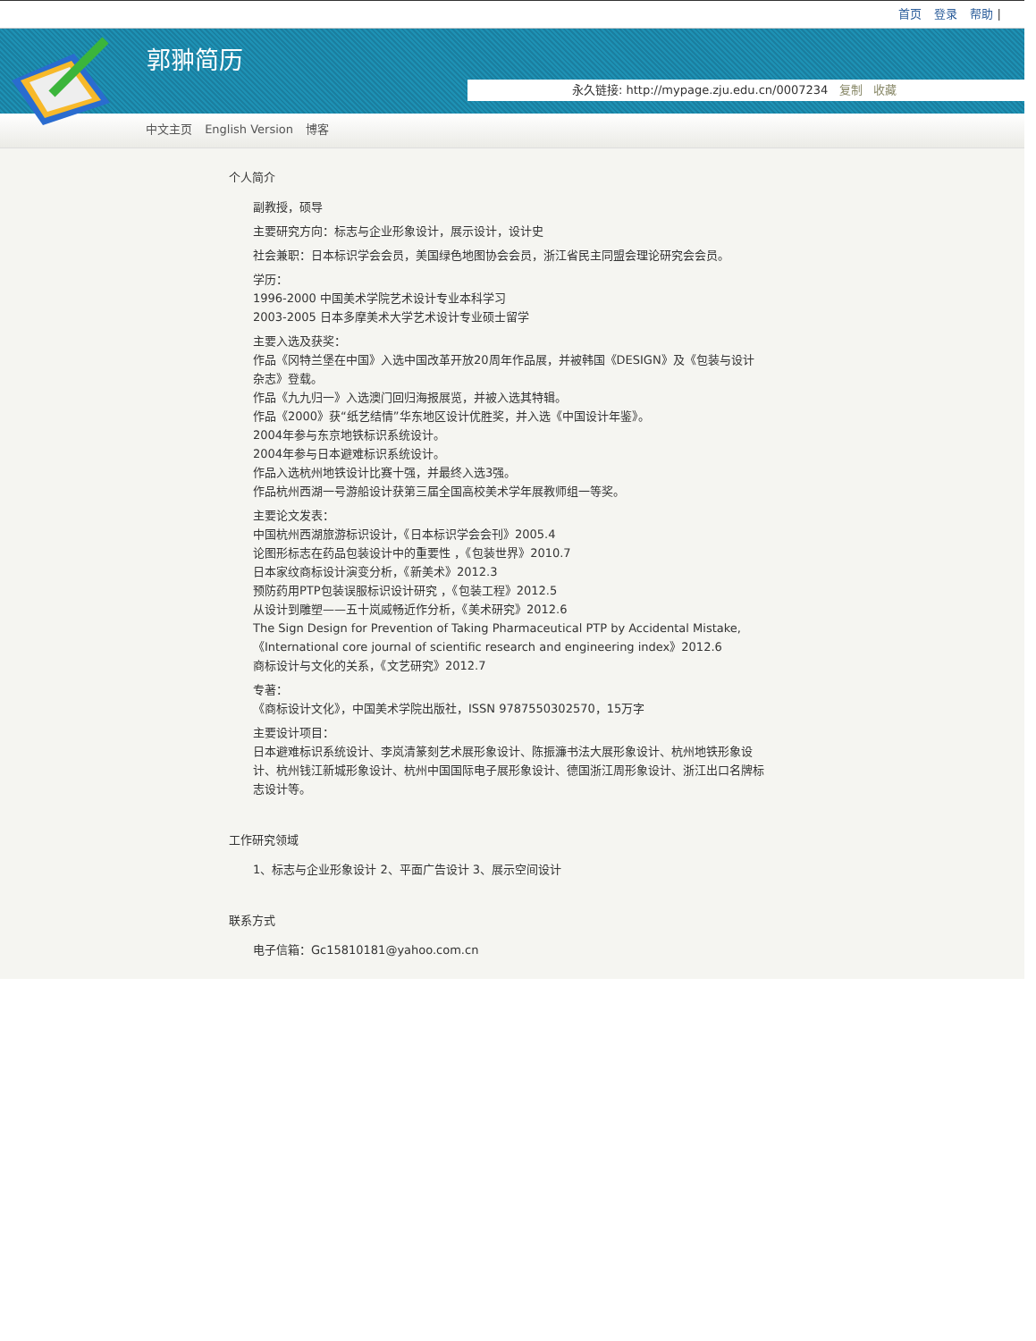首页 登录 帮助 |
郭翀简历
永久链接: http://mypage.zju.edu.cn/0007234 复制 收藏
中文主页 English Version 博客
个人简介
副教授，硕导
主要研究方向：标志与企业形象设计，展示设计，设计史
社会兼职：日本标识学会会员，美国绿色地图协会会员，浙江省民主同盟会理论研究会会员。
学历：
1996-2000 中国美术学院艺术设计专业本科学习
2003-2005 日本多摩美术大学艺术设计专业硕士留学
主要入选及获奖：
作品《冈特兰堡在中国》入选中国改革开放20周年作品展，并被韩国《DESIGN》及《包装与设计杂志》登载。
作品《九九归一》入选澳门回归海报展览，并被入选其特辑。
作品《2000》获“纸艺结情”华东地区设计优胜奖，并入选《中国设计年鉴》。
2004年参与东京地铁标识系统设计。
2004年参与日本避难标识系统设计。
作品入选杭州地铁设计比赛十强，并最终入选3强。
作品杭州西湖一号游船设计获第三届全国高校美术学年展教师组一等奖。
主要论文发表：
中国杭州西湖旅游标识设计，《日本标识学会会刊》2005.4
论图形标志在药品包装设计中的重要性 ，《包装世界》2010.7
日本家纹商标设计演变分析，《新美术》2012.3
预防药用PTP包装误服标识设计研究 ，《包装工程》2012.5
从设计到雕塑——五十岚威畅近作分析，《美术研究》2012.6
The Sign Design for Prevention of Taking Pharmaceutical PTP by Accidental Mistake,《International core journal of scientific research and engineering index》2012.6
商标设计与文化的关系，《文艺研究》2012.7
专著：
《商标设计文化》，中国美术学院出版社，ISSN 9787550302570，15万字
主要设计项目：
日本避难标识系统设计、李岚清篆刻艺术展形象设计、陈振濂书法大展形象设计、杭州地铁形象设计、杭州钱江新城形象设计、杭州中国国际电子展形象设计、德国浙江周形象设计、浙江出口名牌标志设计等。
工作研究领域
1、标志与企业形象设计 2、平面广告设计 3、展示空间设计
联系方式
电子信箱：Gc15810181@yahoo.com.cn